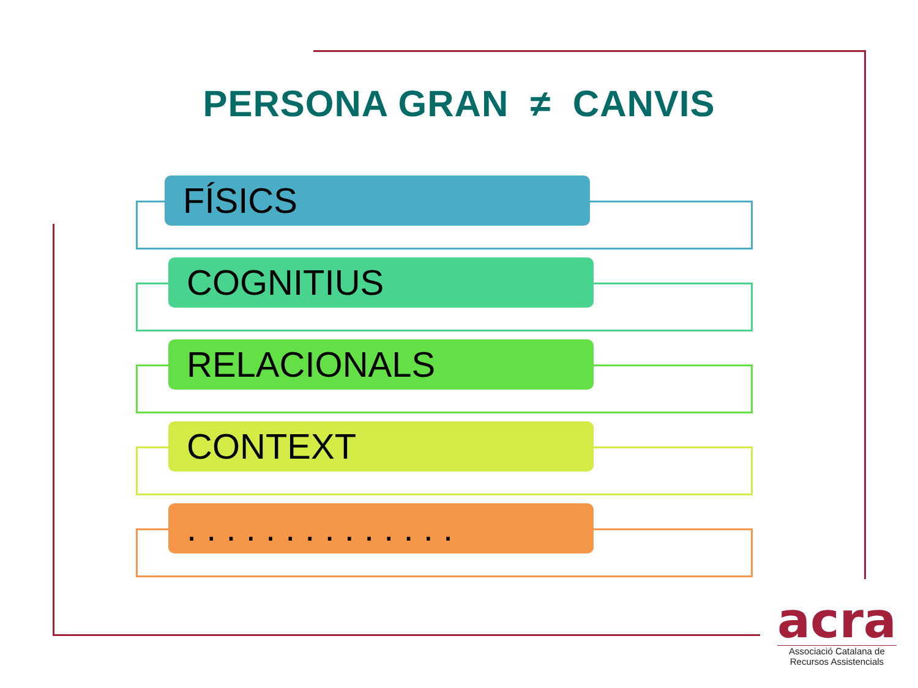PERSONA GRAN ≠ CANVIS
FÍSICS
COGNITIUS
RELACIONALS
CONTEXT
. . . . . . . . . . . . . .
acra
Associació Catalana de
Recursos Assistencials